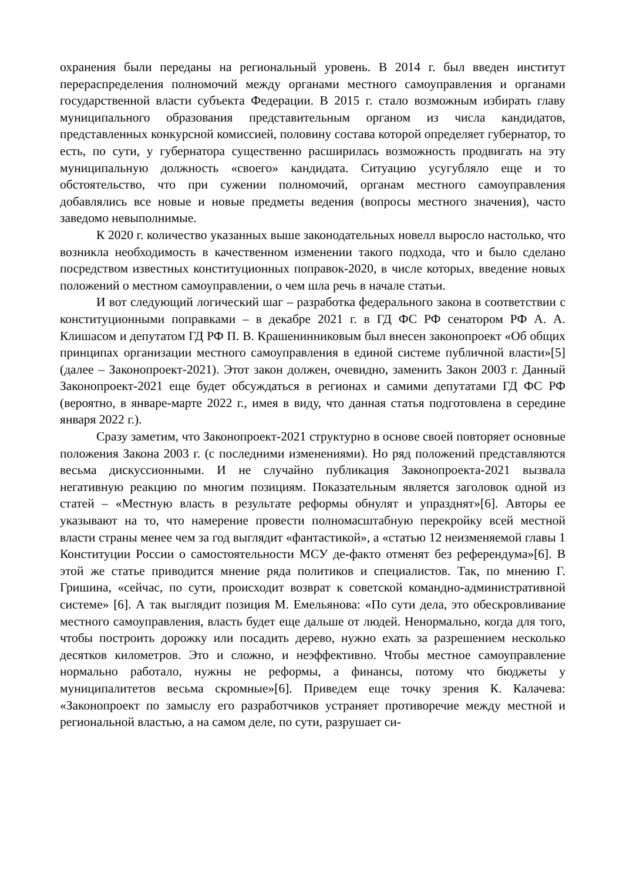охранения были переданы на региональный уровень. В 2014 г. был введен институт перераспределения полномочий между органами местного самоуправления и органами государственной власти субъекта Федерации. В 2015 г. стало возможным избирать главу муниципального образования представительным органом из числа кандидатов, представленных конкурсной комиссией, половину состава которой определяет губернатор, то есть, по сути, у губернатора существенно расширилась возможность продвигать на эту муниципальную должность «своего» кандидата. Ситуацию усугубляло еще и то обстоятельство, что при сужении полномочий, органам местного самоуправления добавлялись все новые и новые предметы ведения (вопросы местного значения), часто заведомо невыполнимые.
К 2020 г. количество указанных выше законодательных новелл выросло настолько, что возникла необходимость в качественном изменении такого подхода, что и было сделано посредством известных конституционных поправок-2020, в числе которых, введение новых положений о местном самоуправлении, о чем шла речь в начале статьи.
И вот следующий логический шаг – разработка федерального закона в соответствии с конституционными поправками – в декабре 2021 г. в ГД ФС РФ сенатором РФ А. А. Клишасом и депутатом ГД РФ П. В. Крашенинниковым был внесен законопроект «Об общих принципах организации местного самоуправления в единой системе публичной власти»[5] (далее – Законопроект-2021). Этот закон должен, очевидно, заменить Закон 2003 г. Данный Законопроект-2021 еще будет обсуждаться в регионах и самими депутатами ГД ФС РФ (вероятно, в январе-марте 2022 г., имея в виду, что данная статья подготовлена в середине января 2022 г.).
Сразу заметим, что Законопроект-2021 структурно в основе своей повторяет основные положения Закона 2003 г. (с последними изменениями). Но ряд положений представляются весьма дискуссионными. И не случайно публикация Законопроекта-2021 вызвала негативную реакцию по многим позициям. Показательным является заголовок одной из статей – «Местную власть в результате реформы обнулят и упразднят»[6]. Авторы ее указывают на то, что намерение провести полномасштабную перекройку всей местной власти страны менее чем за год выглядит «фантастикой», а «статью 12 неизменяемой главы 1 Конституции России о самостоятельности МСУ де-факто отменят без референдума»[6]. В этой же статье приводится мнение ряда политиков и специалистов. Так, по мнению Г. Гришина, «сейчас, по сути, происходит возврат к советской командно-административной системе» [6]. А так выглядит позиция М. Емельянова: «По сути дела, это обескровливание местного самоуправления, власть будет еще дальше от людей. Ненормально, когда для того, чтобы построить дорожку или посадить дерево, нужно ехать за разрешением несколько десятков километров. Это и сложно, и неэффективно. Чтобы местное самоуправление нормально работало, нужны не реформы, а финансы, потому что бюджеты у муниципалитетов весьма скромные»[6]. Приведем еще точку зрения К. Калачева: «Законопроект по замыслу его разработчиков устраняет противоречие между местной и региональной властью, а на самом деле, по сути, разрушает си-